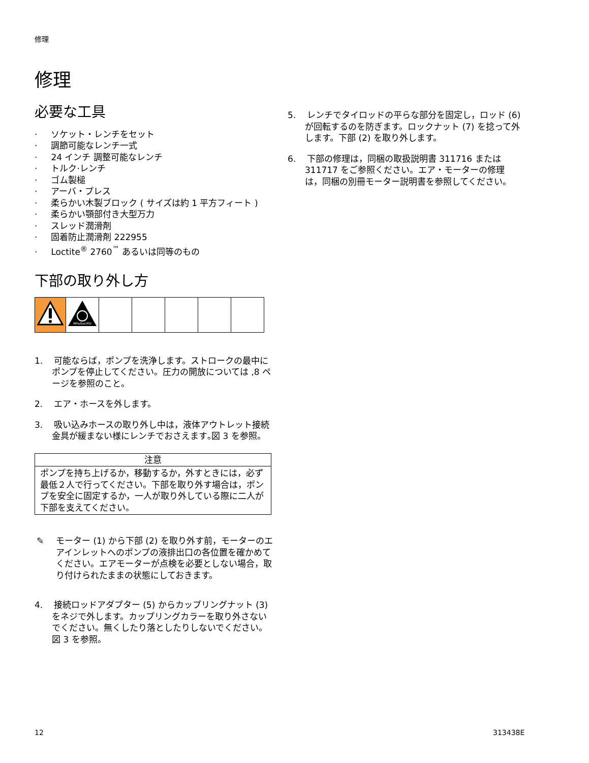修理
修理
必要な工具
· ソケット・レンチをセット
· 調節可能なレンチ一式
· 24 インチ 調整可能なレンチ
· トルク·レンチ
· ゴム製槌
· アーバ・プレス
· 柔らかい木製ブロック ( サイズは約 1 平方フィート )
· 柔らかい顎部付き大型万力
· スレッド潤滑剤
· 固着防止潤滑剤 222955
· Loctite<sup>®</sup> 2760<sup>™</sup> あるいは同等のもの
下部の取り外し方
| | MPa/bar/PSI | | | | | |
1. 可能ならば，ポンプを洗浄します。ストロークの最中にポンプを停止してください。圧力の開放については ,8 ページを参照のこと。
2. エア・ホースを外します。
3. 吸い込みホースの取り外し中は，液体アウトレット接続金具が緩まない様にレンチでおさえます｡図 3 を参照。
| 注意 |
| --- |
| ポンプを持ち上げるか，移動するか，外すときには，必ず最低２人で行ってください。下部を取り外す場合は，ポンプを安全に固定するか，一人が取り外している際に二人が下部を支えてください。 |
✎ モーター (1) から下部 (2) を取り外す前，モーターのエアインレットへのポンプの液排出口の各位置を確かめてください。エアモーターが点検を必要としない場合，取り付けられたままの状態にしておきます。
4. 接続ロッドアダプター (5) からカップリングナット (3) をネジで外します。カップリングカラーを取り外さないでください。無くしたり落としたりしないでください。図 3 を参照。
5. レンチでタイロッドの平らな部分を固定し，ロッド (6) が回転するのを防ぎます。ロックナット (7) を捻って外します。下部 (2) を取り外します。
6. 下部の修理は，同梱の取扱説明書 311716 または 311717 をご参照ください。エア・モーターの修理は，同梱の別冊モーター説明書を参照してください。
12 313438E